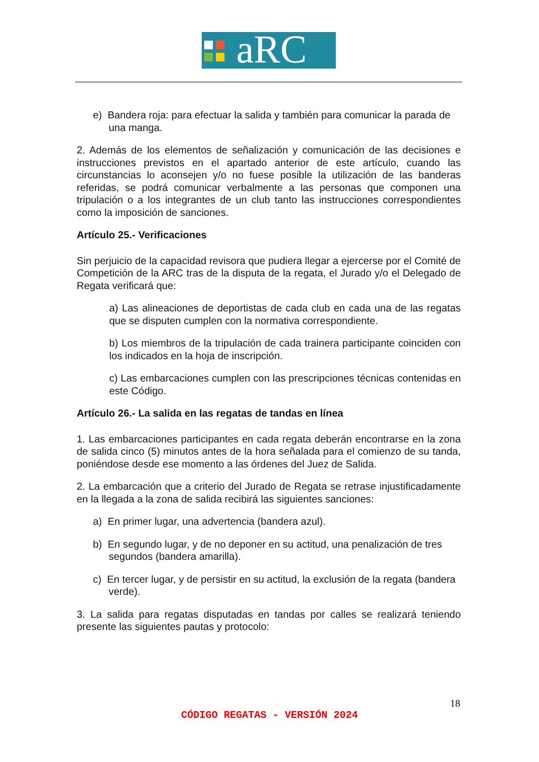aRC
e) Bandera roja: para efectuar la salida y también para comunicar la parada de una manga.
2. Además de los elementos de señalización y comunicación de las decisiones e instrucciones previstos en el apartado anterior de este artículo, cuando las circunstancias lo aconsejen y/o no fuese posible la utilización de las banderas referidas, se podrá comunicar verbalmente a las personas que componen una tripulación o a los integrantes de un club tanto las instrucciones correspondientes como la imposición de sanciones.
Artículo 25.- Verificaciones
Sin perjuicio de la capacidad revisora que pudiera llegar a ejercerse por el Comité de Competición de la ARC tras de la disputa de la regata, el Jurado y/o el Delegado de Regata verificará que:
a) Las alineaciones de deportistas de cada club en cada una de las regatas que se disputen cumplen con la normativa correspondiente.
b) Los miembros de la tripulación de cada trainera participante coinciden con los indicados en la hoja de inscripción.
c) Las embarcaciones cumplen con las prescripciones técnicas contenidas en este Código.
Artículo 26.- La salida en las regatas de tandas en línea
1. Las embarcaciones participantes en cada regata deberán encontrarse en la zona de salida cinco (5) minutos antes de la hora señalada para el comienzo de su tanda, poniéndose desde ese momento a las órdenes del Juez de Salida.
2. La embarcación que a criterio del Jurado de Regata se retrase injustificadamente en la llegada a la zona de salida recibirá las siguientes sanciones:
a) En primer lugar, una advertencia (bandera azul).
b) En segundo lugar, y de no deponer en su actitud, una penalización de tres segundos (bandera amarilla).
c) En tercer lugar, y de persistir en su actitud, la exclusión de la regata (bandera verde).
3. La salida para regatas disputadas en tandas por calles se realizará teniendo presente las siguientes pautas y protocolo:
18
CÓDIGO REGATAS - VERSIÓN 2024